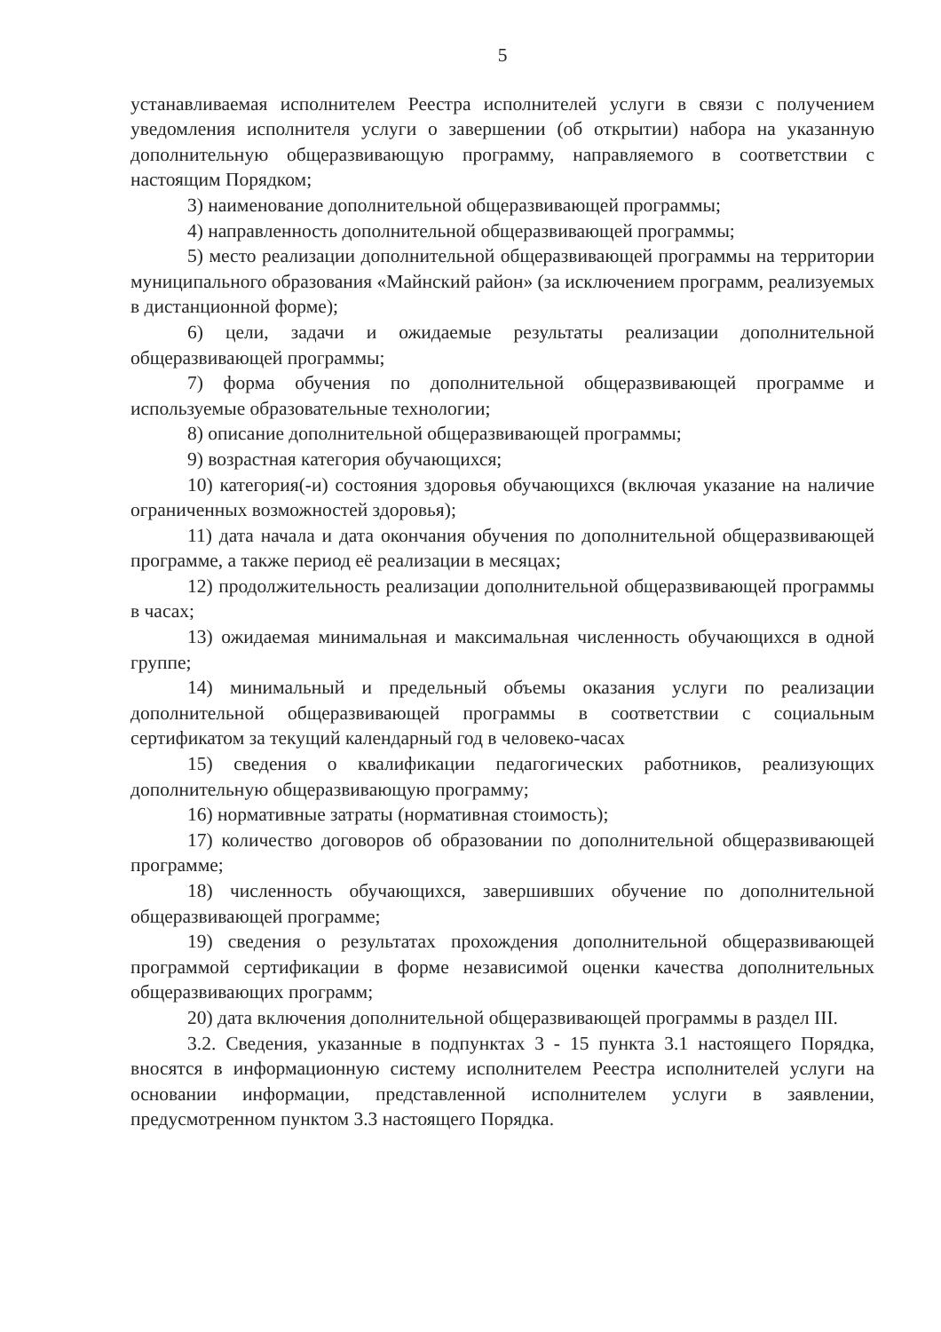5
устанавливаемая исполнителем Реестра исполнителей услуги в связи с получением уведомления исполнителя услуги о завершении (об открытии) набора на указанную дополнительную общеразвивающую программу, направляемого в соответствии с настоящим Порядком;
3) наименование дополнительной общеразвивающей программы;
4) направленность дополнительной общеразвивающей программы;
5) место реализации дополнительной общеразвивающей программы на территории муниципального образования «Майнский район» (за исключением программ, реализуемых в дистанционной форме);
6) цели, задачи и ожидаемые результаты реализации дополнительной общеразвивающей программы;
7) форма обучения по дополнительной общеразвивающей программе и используемые образовательные технологии;
8) описание дополнительной общеразвивающей программы;
9) возрастная категория обучающихся;
10) категория(-и) состояния здоровья обучающихся (включая указание на наличие ограниченных возможностей здоровья);
11) дата начала и дата окончания обучения по дополнительной общеразвивающей программе, а также период её реализации в месяцах;
12) продолжительность реализации дополнительной общеразвивающей программы в часах;
13) ожидаемая минимальная и максимальная численность обучающихся в одной группе;
14) минимальный и предельный объемы оказания услуги по реализации дополнительной общеразвивающей программы в соответствии с социальным сертификатом за текущий календарный год в человеко-часах
15) сведения о квалификации педагогических работников, реализующих дополнительную общеразвивающую программу;
16) нормативные затраты (нормативная стоимость);
17) количество договоров об образовании по дополнительной общеразвивающей программе;
18) численность обучающихся, завершивших обучение по дополнительной общеразвивающей программе;
19) сведения о результатах прохождения дополнительной общеразвивающей программой сертификации в форме независимой оценки качества дополнительных общеразвивающих программ;
20) дата включения дополнительной общеразвивающей программы в раздел III.
3.2. Сведения, указанные в подпунктах 3 - 15 пункта 3.1 настоящего Порядка, вносятся в информационную систему исполнителем Реестра исполнителей услуги на основании информации, представленной исполнителем услуги в заявлении, предусмотренном пунктом 3.3 настоящего Порядка.